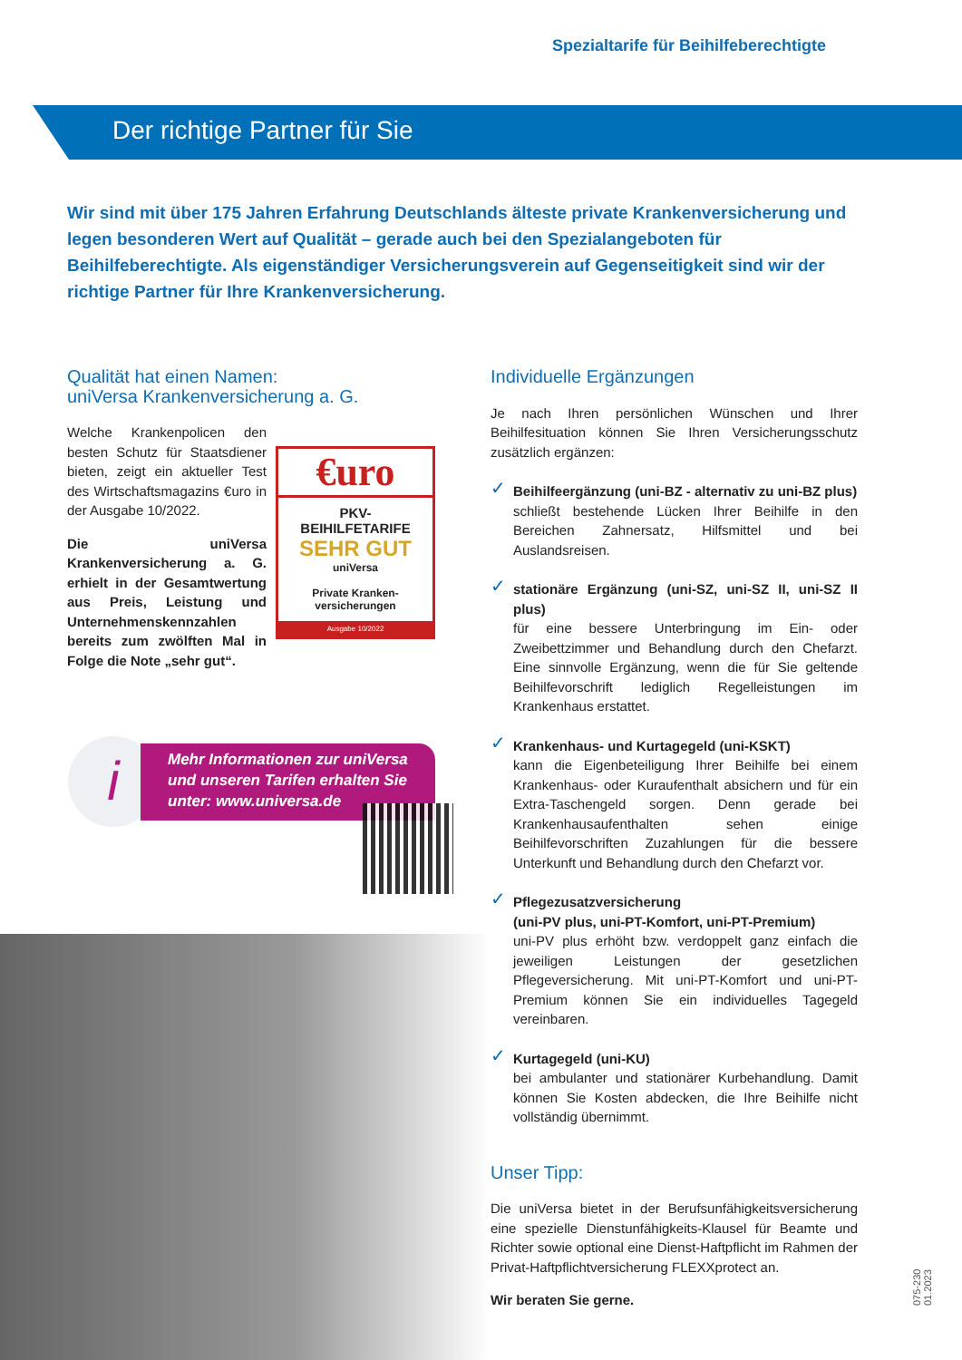Spezialtarife für Beihilfeberechtigte
Der richtige Partner für Sie
Wir sind mit über 175 Jahren Erfahrung Deutschlands älteste private Krankenversicherung und legen besonderen Wert auf Qualität – gerade auch bei den Spezialangeboten für Beihilfeberechtigte. Als eigenständiger Versicherungsverein auf Gegenseitigkeit sind wir der richtige Partner für Ihre Krankenversicherung.
Qualität hat einen Namen:
uniVersa Krankenversicherung a. G.
Welche Krankenpolicen den besten Schutz für Staatsdiener bieten, zeigt ein aktueller Test des Wirtschaftsmagazins €uro in der Ausgabe 10/2022.
Die uniVersa Krankenversicherung a. G. erhielt in der Gesamtwertung aus Preis, Leistung und Unternehmenskennzahlen bereits zum zwölften Mal in Folge die Note „sehr gut“.
€uro
PKV-
BEIHILFETARIFE
SEHR GUT
uniVersa
Private Kranken-
versicherungen
Ausgabe 10/2022
i
Mehr Informationen zur uniVersa und unseren Tarifen erhalten Sie unter: www.universa.de
Individuelle Ergänzungen
Je nach Ihren persönlichen Wünschen und Ihrer Beihilfesituation können Sie Ihren Versicherungsschutz zusätzlich ergänzen:
✓ Beihilfeergänzung (uni-BZ - alternativ zu uni-BZ plus)
schließt bestehende Lücken Ihrer Beihilfe in den Bereichen Zahnersatz, Hilfsmittel und bei Auslandsreisen.
✓ stationäre Ergänzung (uni-SZ, uni-SZ II, uni-SZ II plus)
für eine bessere Unterbringung im Ein- oder Zweibettzimmer und Behandlung durch den Chefarzt. Eine sinnvolle Ergänzung, wenn die für Sie geltende Beihilfevorschrift lediglich Regelleistungen im Krankenhaus erstattet.
✓ Krankenhaus- und Kurtagegeld (uni-KSKT)
kann die Eigenbeteiligung Ihrer Beihilfe bei einem Krankenhaus- oder Kuraufenthalt absichern und für ein Extra-Taschengeld sorgen. Denn gerade bei Krankenhausaufenthalten sehen einige Beihilfevorschriften Zuzahlungen für die bessere Unterkunft und Behandlung durch den Chefarzt vor.
✓ Pflegezusatzversicherung
(uni-PV plus, uni-PT-Komfort, uni-PT-Premium)
uni-PV plus erhöht bzw. verdoppelt ganz einfach die jeweiligen Leistungen der gesetzlichen Pflegeversicherung. Mit uni-PT-Komfort und uni-PT-Premium können Sie ein individuelles Tagegeld vereinbaren.
✓ Kurtagegeld (uni-KU)
bei ambulanter und stationärer Kurbehandlung. Damit können Sie Kosten abdecken, die Ihre Beihilfe nicht vollständig übernimmt.
Unser Tipp:
Die uniVersa bietet in der Berufsunfähigkeitsversicherung eine spezielle Dienstunfähigkeits-Klausel für Beamte und Richter sowie optional eine Dienst-Haftpflicht im Rahmen der Privat-Haftpflichtversicherung FLEXXprotect an.
Wir beraten Sie gerne.
075-230 01.2023